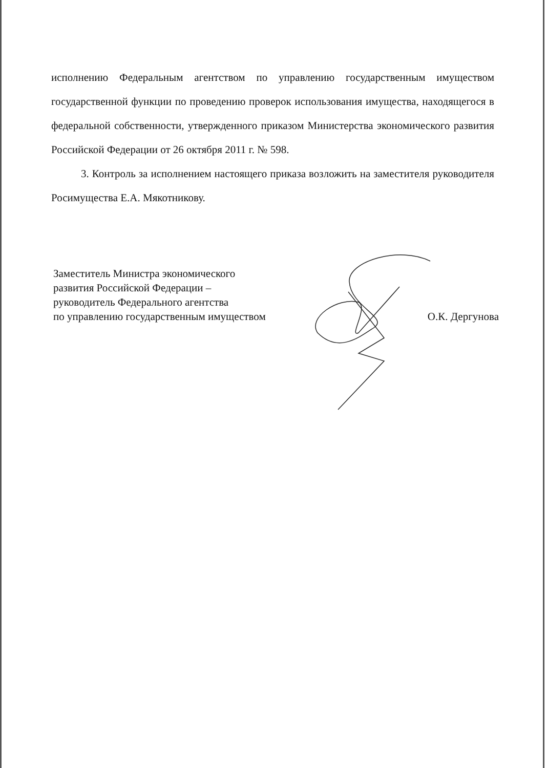исполнению Федеральным агентством по управлению государственным имуществом государственной функции по проведению проверок использования имущества, находящегося в федеральной собственности, утвержденного приказом Министерства экономического развития Российской Федерации от 26 октября 2011 г. № 598.
3. Контроль за исполнением настоящего приказа возложить на заместителя руководителя Росимущества Е.А. Мякотникову.
Заместитель Министра экономического
развития Российской Федерации –
руководитель Федерального агентства
по управлению государственным имуществом
О.К. Дергунова